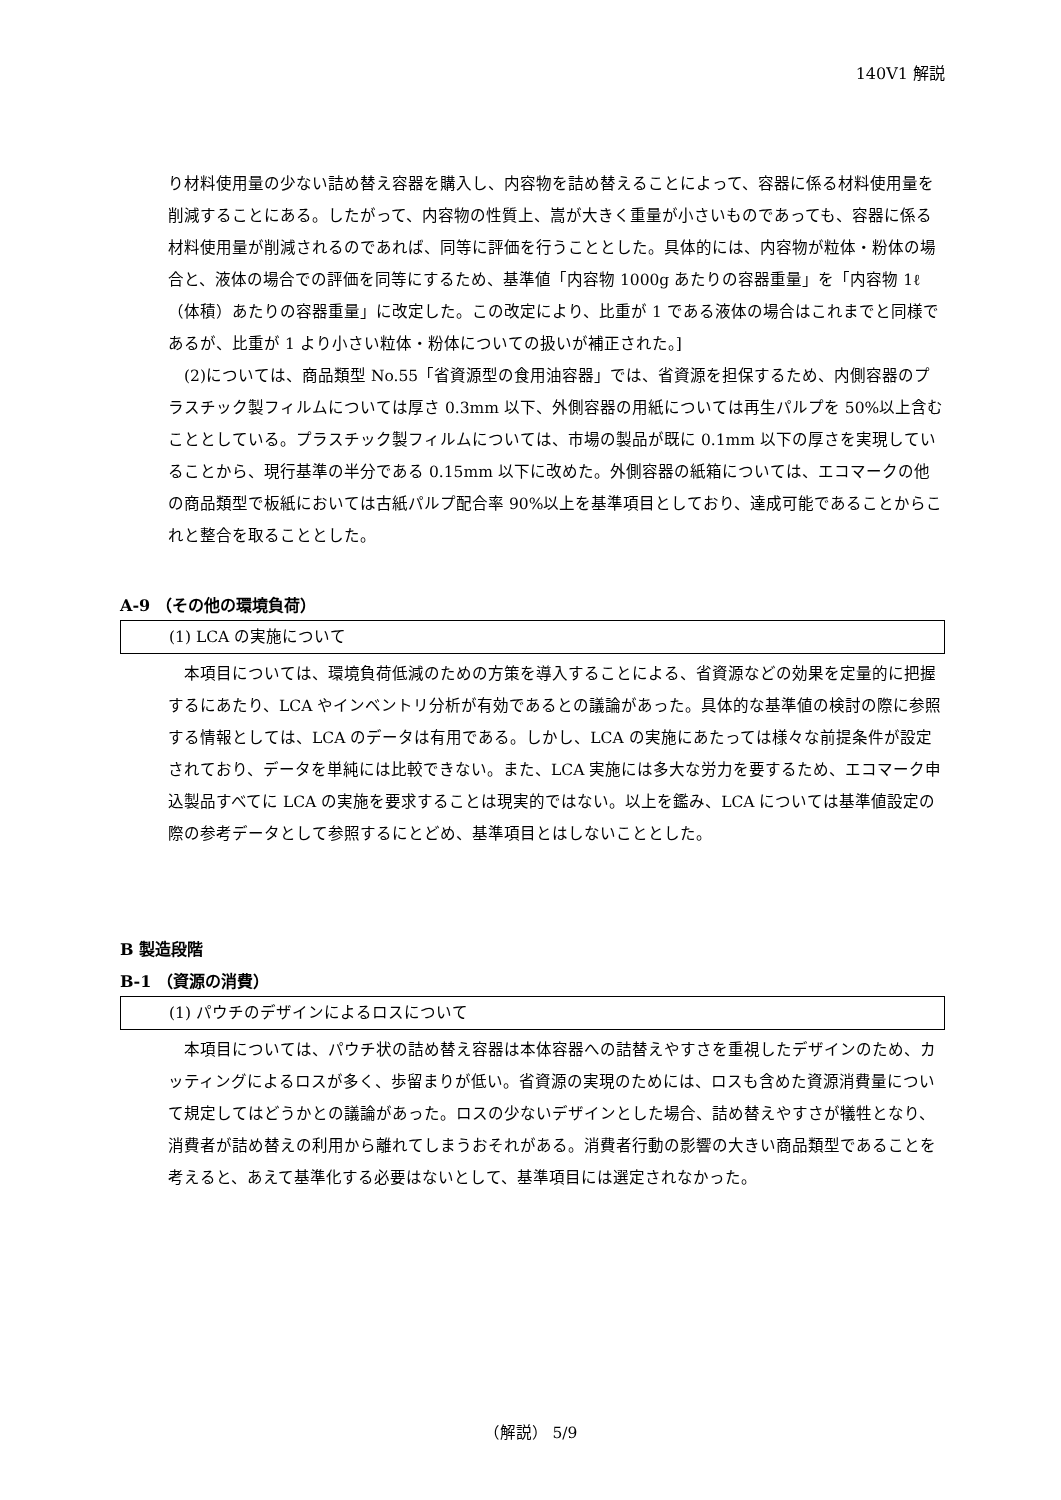140V1 解説
り材料使用量の少ない詰め替え容器を購入し、内容物を詰め替えることによって、容器に係る材料使用量を削減することにある。したがって、内容物の性質上、嵩が大きく重量が小さいものであっても、容器に係る材料使用量が削減されるのであれば、同等に評価を行うこととした。具体的には、内容物が粒体・粉体の場合と、液体の場合での評価を同等にするため、基準値「内容物 1000g あたりの容器重量」を「内容物 1ℓ（体積）あたりの容器重量」に改定した。この改定により、比重が 1 である液体の場合はこれまでと同様であるが、比重が 1 より小さい粒体・粉体についての扱いが補正された。]
(2)については、商品類型 No.55「省資源型の食用油容器」では、省資源を担保するため、内側容器のプラスチック製フィルムについては厚さ 0.3mm 以下、外側容器の用紙については再生パルプを 50%以上含むこととしている。プラスチック製フィルムについては、市場の製品が既に 0.1mm 以下の厚さを実現していることから、現行基準の半分である 0.15mm 以下に改めた。外側容器の紙箱については、エコマークの他の商品類型で板紙においては古紙パルプ配合率 90%以上を基準項目としており、達成可能であることからこれと整合を取ることとした。
A‐9 （その他の環境負荷）
(1) LCA の実施について
本項目については、環境負荷低減のための方策を導入することによる、省資源などの効果を定量的に把握するにあたり、LCA やインベントリ分析が有効であるとの議論があった。具体的な基準値の検討の際に参照する情報としては、LCA のデータは有用である。しかし、LCA の実施にあたっては様々な前提条件が設定されており、データを単純には比較できない。また、LCA 実施には多大な労力を要するため、エコマーク申込製品すべてに LCA の実施を要求することは現実的ではない。以上を鑑み、LCA については基準値設定の際の参考データとして参照するにとどめ、基準項目とはしないこととした。
B 製造段階
B‐1 （資源の消費）
(1) パウチのデザインによるロスについて
本項目については、パウチ状の詰め替え容器は本体容器への詰替えやすさを重視したデザインのため、カッティングによるロスが多く、歩留まりが低い。省資源の実現のためには、ロスも含めた資源消費量について規定してはどうかとの議論があった。ロスの少ないデザインとした場合、詰め替えやすさが犠牲となり、消費者が詰め替えの利用から離れてしまうおそれがある。消費者行動の影響の大きい商品類型であることを考えると、あえて基準化する必要はないとして、基準項目には選定されなかった。
（解説） 5/9